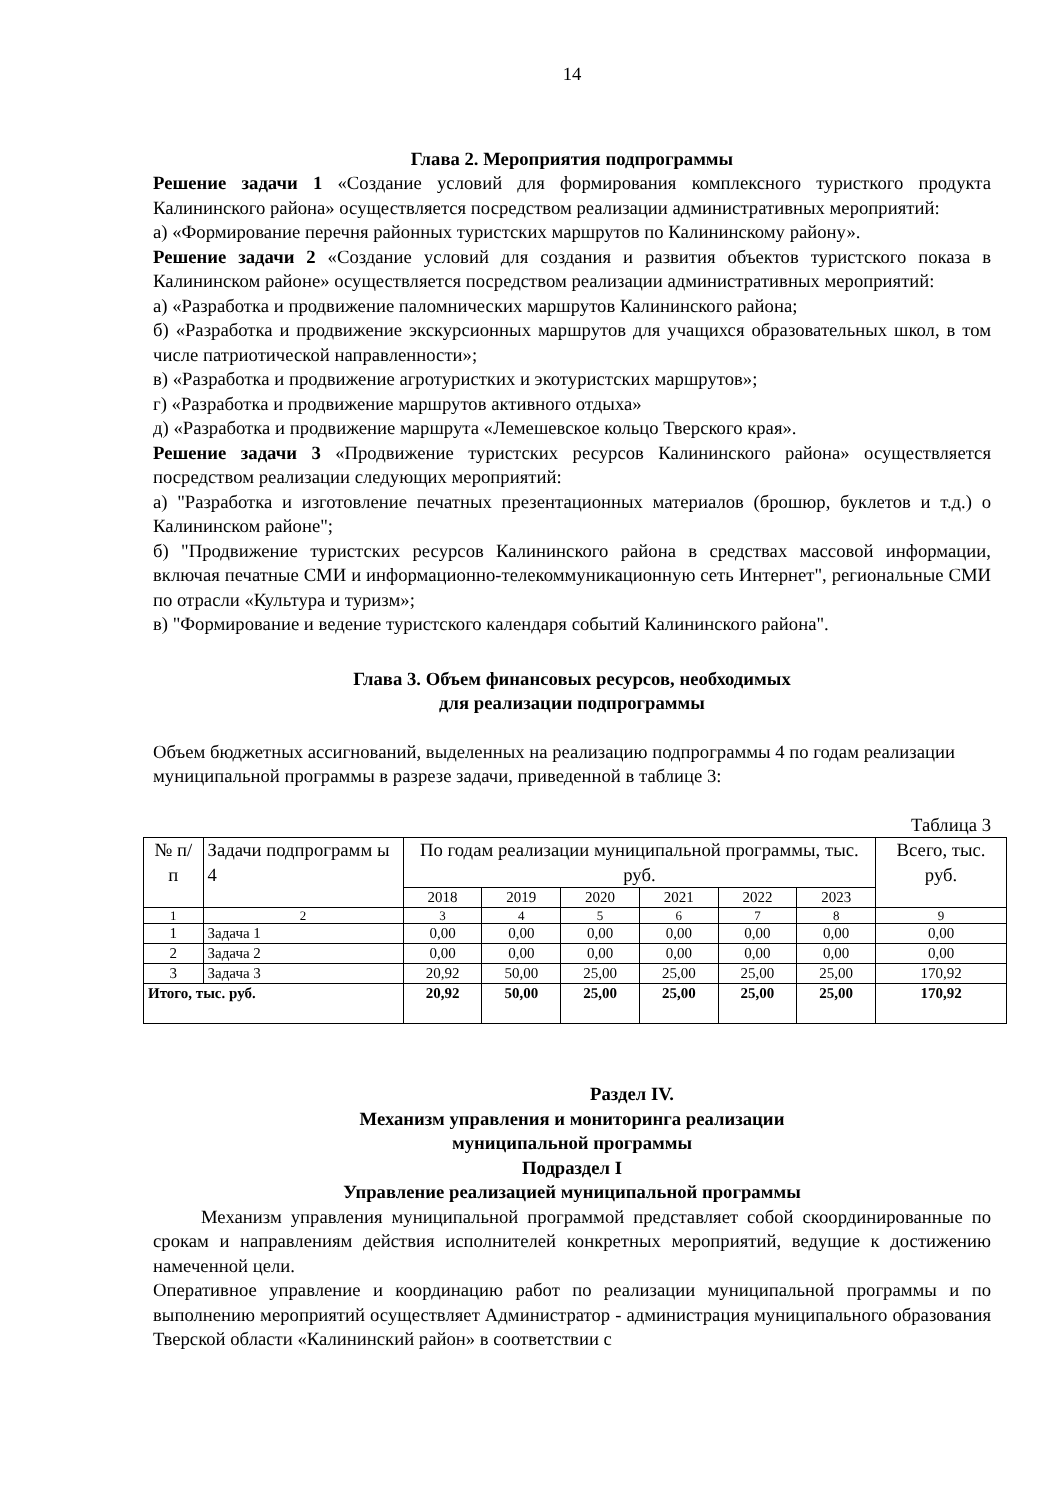14
Глава 2. Мероприятия подпрограммы
Решение задачи 1 «Создание условий для формирования комплексного туристкого продукта Калининского района» осуществляется посредством реализации административных мероприятий:
а) «Формирование перечня районных туристских маршрутов по Калининскому району».
Решение задачи 2 «Создание условий для создания и развития объектов туристского показа в Калининском районе» осуществляется посредством реализации административных мероприятий:
а) «Разработка и продвижение паломнических маршрутов Калининского района;
б) «Разработка и продвижение экскурсионных маршрутов для учащихся образовательных школ, в том числе патриотической направленности»;
в) «Разработка и продвижение агротуристких и экотуристских маршрутов»;
г) «Разработка и продвижение маршрутов активного отдыха»
д) «Разработка и продвижение маршрута «Лемешевское кольцо Тверского края».
Решение задачи 3 «Продвижение туристских ресурсов Калининского района» осуществляется посредством реализации следующих мероприятий:
а) "Разработка и изготовление печатных презентационных материалов (брошюр, буклетов и т.д.) о Калининском районе";
б) "Продвижение туристских ресурсов Калининского района в средствах массовой информации, включая печатные СМИ и информационно-телекоммуникационную сеть Интернет", региональные СМИ по отрасли «Культура и туризм»;
в) "Формирование и ведение туристского календаря событий Калининского района".
Глава 3. Объем финансовых ресурсов, необходимых
для реализации подпрограммы
Объем бюджетных ассигнований, выделенных на реализацию подпрограммы 4 по годам реализации муниципальной программы в разрезе задачи, приведенной в таблице 3:
Таблица 3
| № п/ п | Задачи подпрограмм ы 4 | По годам реализации муниципальной программы, тыс. руб. | | | | | | Всего, тыс. руб. |
| --- | --- | --- | --- | --- | --- | --- | --- | --- |
| | | 2018 | 2019 | 2020 | 2021 | 2022 | 2023 | |
| 1 | 2 | 3 | 4 | 5 | 6 | 7 | 8 | 9 |
| 1 | Задача 1 | 0,00 | 0,00 | 0,00 | 0,00 | 0,00 | 0,00 | 0,00 |
| 2 | Задача 2 | 0,00 | 0,00 | 0,00 | 0,00 | 0,00 | 0,00 | 0,00 |
| 3 | Задача 3 | 20,92 | 50,00 | 25,00 | 25,00 | 25,00 | 25,00 | 170,92 |
| Итого, тыс. руб. | | 20,92 | 50,00 | 25,00 | 25,00 | 25,00 | 25,00 | 170,92 |
Раздел IV.
Механизм управления и мониторинга реализации
муниципальной программы
Подраздел I
Управление реализацией муниципальной программы
Механизм управления муниципальной программой представляет собой скоординированные по срокам и направлениям действия исполнителей конкретных мероприятий, ведущие к достижению намеченной цели.
Оперативное управление и координацию работ по реализации муниципальной программы и по выполнению мероприятий осуществляет Администратор - администрация муниципального образования Тверской области «Калининский район» в соответствии с